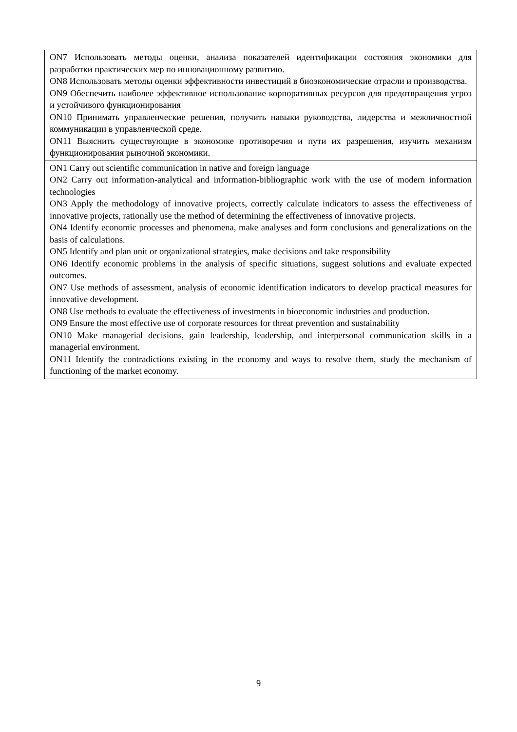| ON7 Использовать методы оценки, анализа показателей идентификации состояния экономики для разработки практических мер по инновационному развитию. ON8 Использовать методы оценки эффективности инвестиций в биоэкономические отрасли и производства. ON9 Обеспечить наиболее эффективное использование корпоративных ресурсов для предотвращения угроз и устойчивого функционирования ON10 Принимать управленческие решения, получить навыки руководства, лидерства и межличностной коммуникации в управленческой среде. ON11 Выяснить существующие в экономике противоречия и пути их разрешения, изучить механизм функционирования рыночной экономики. |
| ON1 Carry out scientific communication in native and foreign language ON2 Carry out information-analytical and information-bibliographic work with the use of modern information technologies ON3 Apply the methodology of innovative projects, correctly calculate indicators to assess the effectiveness of innovative projects, rationally use the method of determining the effectiveness of innovative projects. ON4 Identify economic processes and phenomena, make analyses and form conclusions and generalizations on the basis of calculations. ON5 Identify and plan unit or organizational strategies, make decisions and take responsibility ON6 Identify economic problems in the analysis of specific situations, suggest solutions and evaluate expected outcomes. ON7 Use methods of assessment, analysis of economic identification indicators to develop practical measures for innovative development. ON8 Use methods to evaluate the effectiveness of investments in bioeconomic industries and production. ON9 Ensure the most effective use of corporate resources for threat prevention and sustainability ON10 Make managerial decisions, gain leadership, leadership, and interpersonal communication skills in a managerial environment. ON11 Identify the contradictions existing in the economy and ways to resolve them, study the mechanism of functioning of the market economy. |
9